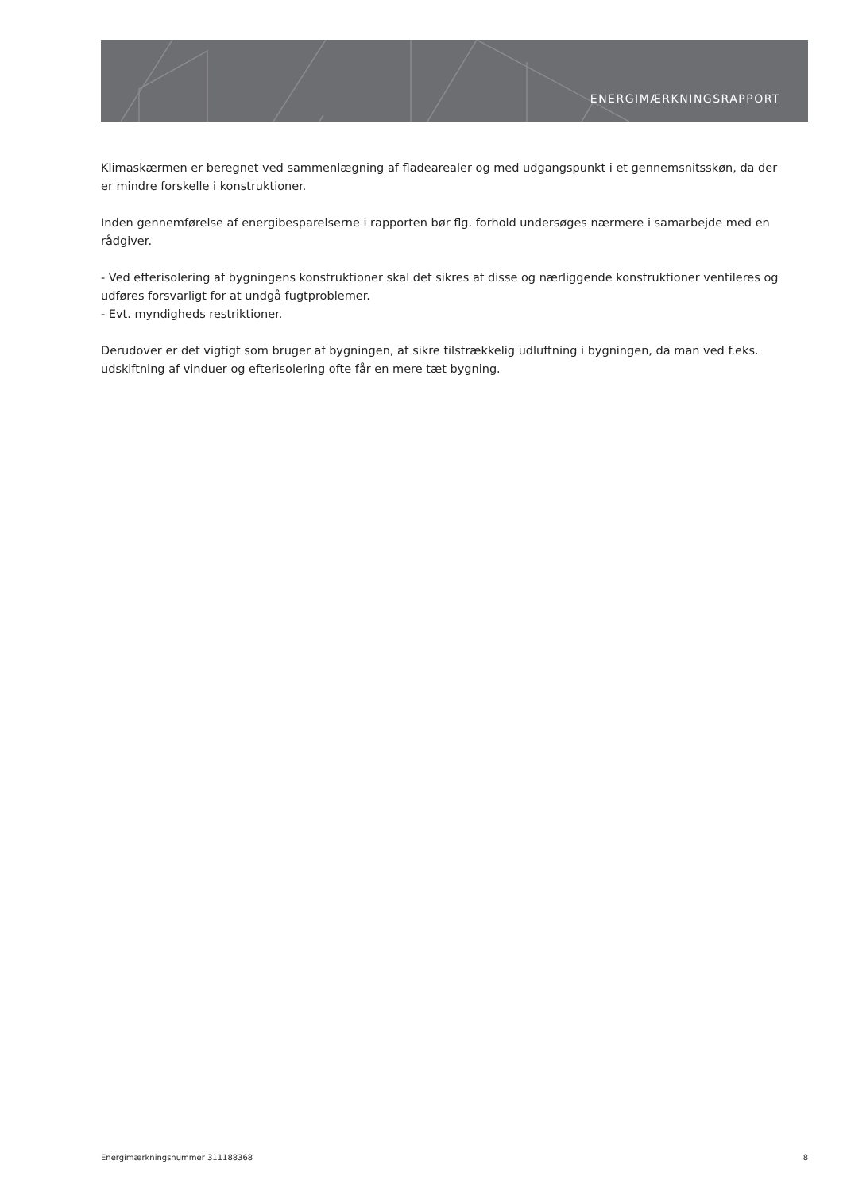ENERGIMÆRKNINGSRAPPORT
Klimaskærmen er beregnet ved sammenlægning af fladearealer og med udgangspunkt i et gennemsnitsskøn, da der er mindre forskelle i konstruktioner.
Inden gennemførelse af energibesparelserne i rapporten bør flg. forhold undersøges nærmere i samarbejde med en rådgiver.
- Ved efterisolering af bygningens konstruktioner skal det sikres at disse og nærliggende konstruktioner ventileres og udføres forsvarligt for at undgå fugtproblemer.
- Evt. myndigheds restriktioner.
Derudover er det vigtigt som bruger af bygningen, at sikre tilstrækkelig udluftning i bygningen, da man ved f.eks. udskiftning af vinduer og efterisolering ofte får en mere tæt bygning.
Energimærkningsnummer 311188368 8